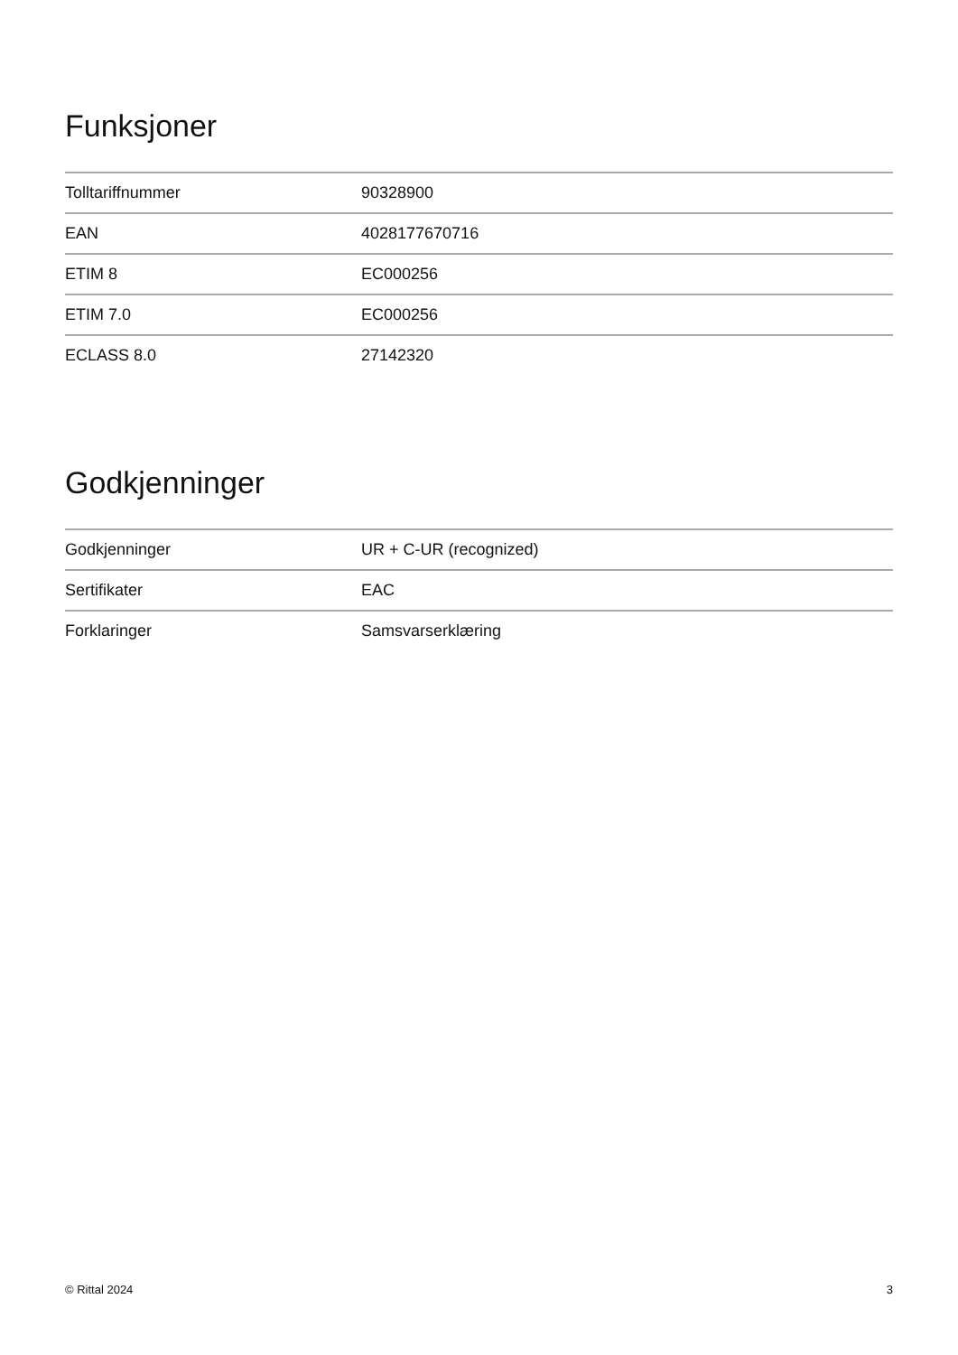Funksjoner
| Tolltariffnummer | 90328900 |
| EAN | 4028177670716 |
| ETIM 8 | EC000256 |
| ETIM 7.0 | EC000256 |
| ECLASS 8.0 | 27142320 |
Godkjenninger
| Godkjenninger | UR + C-UR (recognized) |
| Sertifikater | EAC |
| Forklaringer | Samsvarserklæring |
© Rittal 2024 3